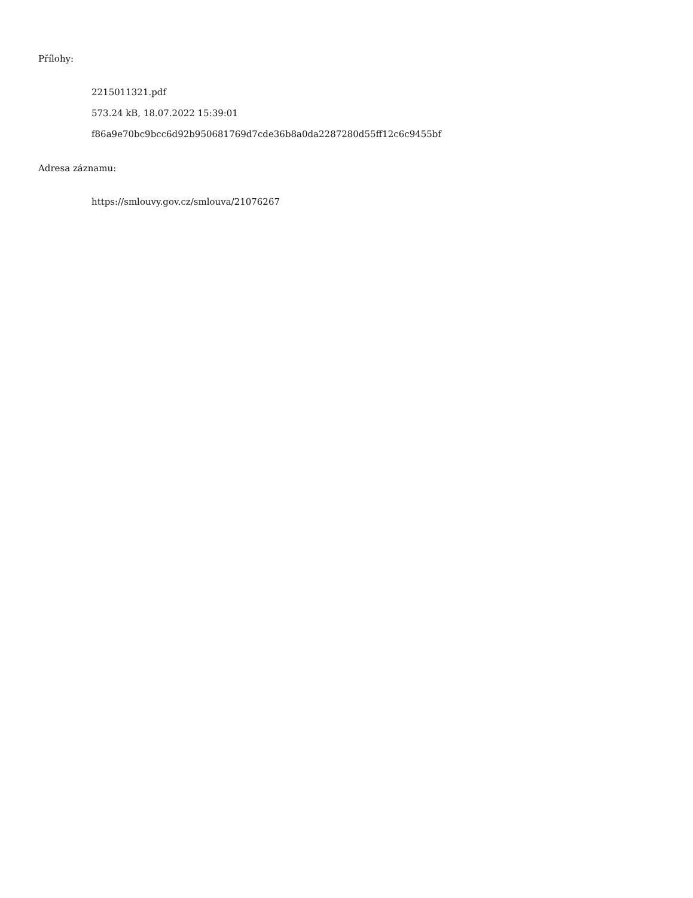Přílohy:
2215011321.pdf
573.24 kB, 18.07.2022 15:39:01
f86a9e70bc9bcc6d92b950681769d7cde36b8a0da2287280d55ff12c6c9455bf
Adresa záznamu:
https://smlouvy.gov.cz/smlouva/21076267